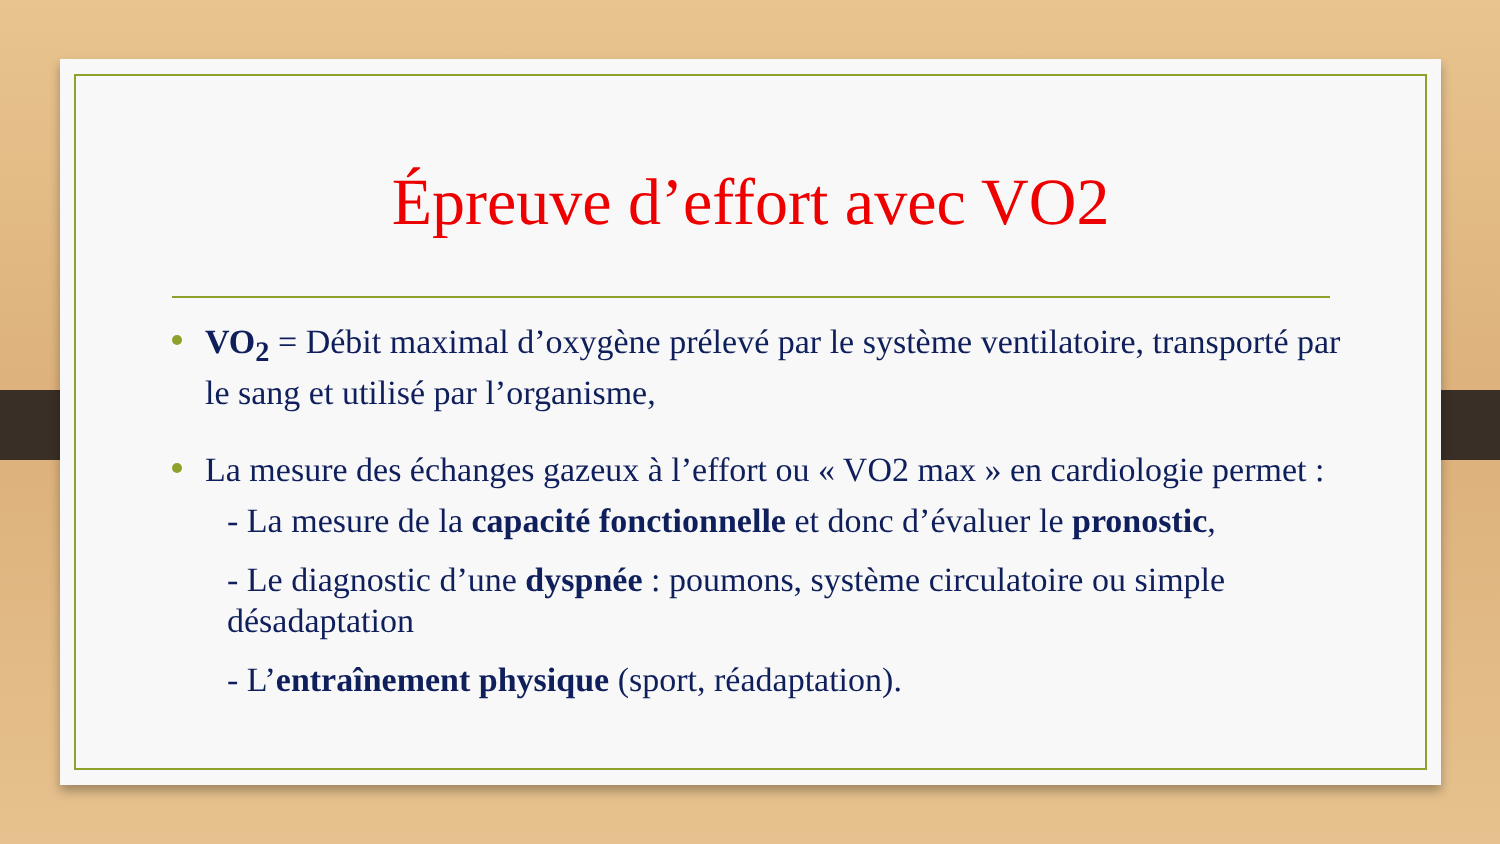Épreuve d’effort avec VO2
VO<sub>2</sub> = Débit maximal d’oxygène prélevé par le système ventilatoire, transporté par le sang et utilisé par l’organisme,
La mesure des échanges gazeux à l’effort ou « VO2 max » en cardiologie permet :
- La mesure de la capacité fonctionnelle et donc d’évaluer le pronostic,
- Le diagnostic d’une dyspnée : poumons, système circulatoire ou simple désadaptation
- L’entraînement physique (sport, réadaptation).